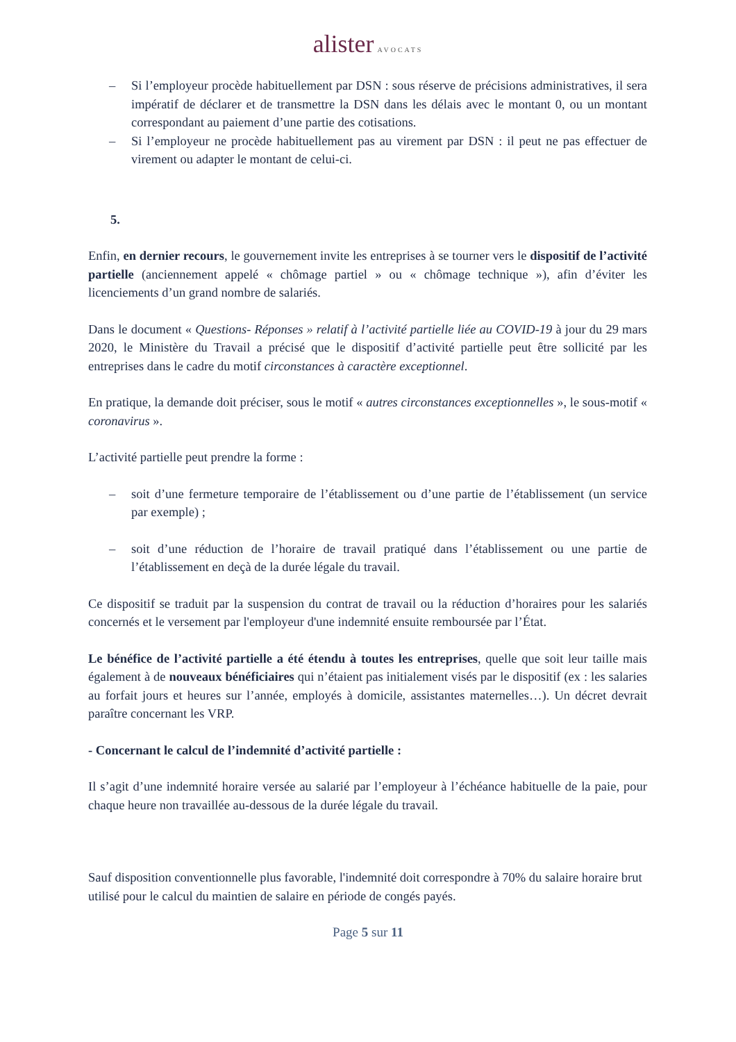alister AVOCATS
– Si l’employeur procède habituellement par DSN : sous réserve de précisions administratives, il sera impératif de déclarer et de transmettre la DSN dans les délais avec le montant 0, ou un montant correspondant au paiement d’une partie des cotisations.
– Si l’employeur ne procède habituellement pas au virement par DSN : il peut ne pas effectuer de virement ou adapter le montant de celui-ci.
5.
Enfin, en dernier recours, le gouvernement invite les entreprises à se tourner vers le dispositif de l’activité partielle (anciennement appelé « chômage partiel » ou « chômage technique »), afin d’éviter les licenciements d’un grand nombre de salariés.
Dans le document « Questions- Réponses » relatif à l’activité partielle liée au COVID-19 à jour du 29 mars 2020, le Ministère du Travail a précisé que le dispositif d’activité partielle peut être sollicité par les entreprises dans le cadre du motif circonstances à caractère exceptionnel.
En pratique, la demande doit préciser, sous le motif « autres circonstances exceptionnelles », le sous-motif « coronavirus ».
L’activité partielle peut prendre la forme :
– soit d’une fermeture temporaire de l’établissement ou d’une partie de l’établissement (un service par exemple) ;
– soit d’une réduction de l’horaire de travail pratiqué dans l’établissement ou une partie de l’établissement en deçà de la durée légale du travail.
Ce dispositif se traduit par la suspension du contrat de travail ou la réduction d’horaires pour les salariés concernés et le versement par l'employeur d'une indemnité ensuite remboursée par l’État.
Le bénéfice de l’activité partielle a été étendu à toutes les entreprises, quelle que soit leur taille mais également à de nouveaux bénéficiaires qui n’étaient pas initialement visés par le dispositif (ex : les salaries au forfait jours et heures sur l’année, employés à domicile, assistantes maternelles…). Un décret devrait paraître concernant les VRP.
- Concernant le calcul de l’indemnité d’activité partielle :
Il s’agit d’une indemnité horaire versée au salarié par l’employeur à l’échéance habituelle de la paie, pour chaque heure non travaillée au-dessous de la durée légale du travail.
Sauf disposition conventionnelle plus favorable, l'indemnité doit correspondre à 70% du salaire horaire brut utilisé pour le calcul du maintien de salaire en période de congés payés.
Page 5 sur 11